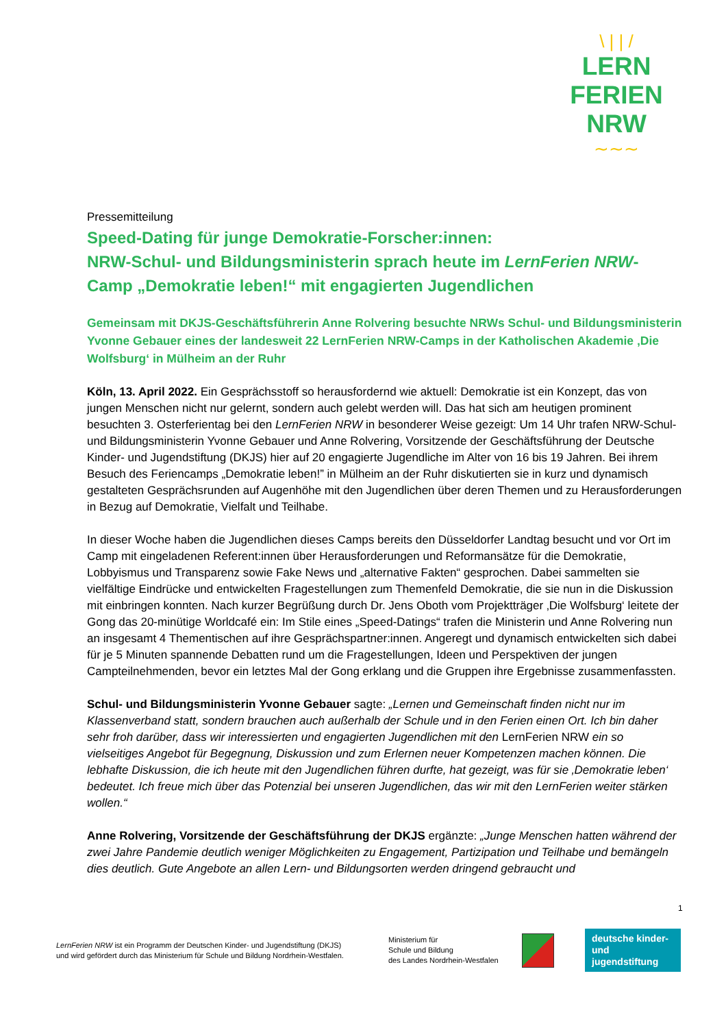\ | | /
LERN
FERIEN
NRW
∼∼∼
Pressemitteilung
Speed-Dating für junge Demokratie-Forscher:innen:
NRW-Schul- und Bildungsministerin sprach heute im LernFerien NRW-Camp „Demokratie leben!“ mit engagierten Jugendlichen
Gemeinsam mit DKJS-Geschäftsführerin Anne Rolvering besuchte NRWs Schul- und Bildungsministerin Yvonne Gebauer eines der landesweit 22 LernFerien NRW-Camps in der Katholischen Akademie ‚Die Wolfsburg‘ in Mülheim an der Ruhr
Köln, 13. April 2022. Ein Gesprächsstoff so herausfordernd wie aktuell: Demokratie ist ein Konzept, das von jungen Menschen nicht nur gelernt, sondern auch gelebt werden will. Das hat sich am heutigen prominent besuchten 3. Osterferientag bei den LernFerien NRW in besonderer Weise gezeigt: Um 14 Uhr trafen NRW-Schul- und Bildungsministerin Yvonne Gebauer und Anne Rolvering, Vorsitzende der Geschäftsführung der Deutsche Kinder- und Jugendstiftung (DKJS) hier auf 20 engagierte Jugendliche im Alter von 16 bis 19 Jahren. Bei ihrem Besuch des Feriencamps „Demokratie leben!” in Mülheim an der Ruhr diskutierten sie in kurz und dynamisch gestalteten Gesprächsrunden auf Augenhöhe mit den Jugendlichen über deren Themen und zu Herausforderungen in Bezug auf Demokratie, Vielfalt und Teilhabe.
In dieser Woche haben die Jugendlichen dieses Camps bereits den Düsseldorfer Landtag besucht und vor Ort im Camp mit eingeladenen Referent:innen über Herausforderungen und Reformansätze für die Demokratie, Lobbyismus und Transparenz sowie Fake News und „alternative Fakten“ gesprochen. Dabei sammelten sie vielfältige Eindrücke und entwickelten Fragestellungen zum Themenfeld Demokratie, die sie nun in die Diskussion mit einbringen konnten. Nach kurzer Begrüßung durch Dr. Jens Oboth vom Projektträger ‚Die Wolfsburg‘ leitete der Gong das 20-minütige Worldcafé ein: Im Stile eines „Speed-Datings“ trafen die Ministerin und Anne Rolvering nun an insgesamt 4 Thementischen auf ihre Gesprächspartner:innen. Angeregt und dynamisch entwickelten sich dabei für je 5 Minuten spannende Debatten rund um die Fragestellungen, Ideen und Perspektiven der jungen Campteilnehmenden, bevor ein letztes Mal der Gong erklang und die Gruppen ihre Ergebnisse zusammenfassten.
Schul- und Bildungsministerin Yvonne Gebauer sagte: „Lernen und Gemeinschaft finden nicht nur im Klassenverband statt, sondern brauchen auch außerhalb der Schule und in den Ferien einen Ort. Ich bin daher sehr froh darüber, dass wir interessierten und engagierten Jugendlichen mit den LernFerien NRW ein so vielseitiges Angebot für Begegnung, Diskussion und zum Erlernen neuer Kompetenzen machen können. Die lebhafte Diskussion, die ich heute mit den Jugendlichen führen durfte, hat gezeigt, was für sie ‚Demokratie leben‘ bedeutet. Ich freue mich über das Potenzial bei unseren Jugendlichen, das wir mit den LernFerien weiter stärken wollen.“
Anne Rolvering, Vorsitzende der Geschäftsführung der DKJS ergänzte: „Junge Menschen hatten während der zwei Jahre Pandemie deutlich weniger Möglichkeiten zu Engagement, Partizipation und Teilhabe und bemängeln dies deutlich. Gute Angebote an allen Lern- und Bildungsorten werden dringend gebraucht und
1
LernFerien NRW ist ein Programm der Deutschen Kinder- und Jugendstiftung (DKJS)
und wird gefördert durch das Ministerium für Schule und Bildung Nordrhein-Westfalen.
Ministerium für
Schule und Bildung
des Landes Nordrhein-Westfalen
deutsche kinder-
und jugendstiftung